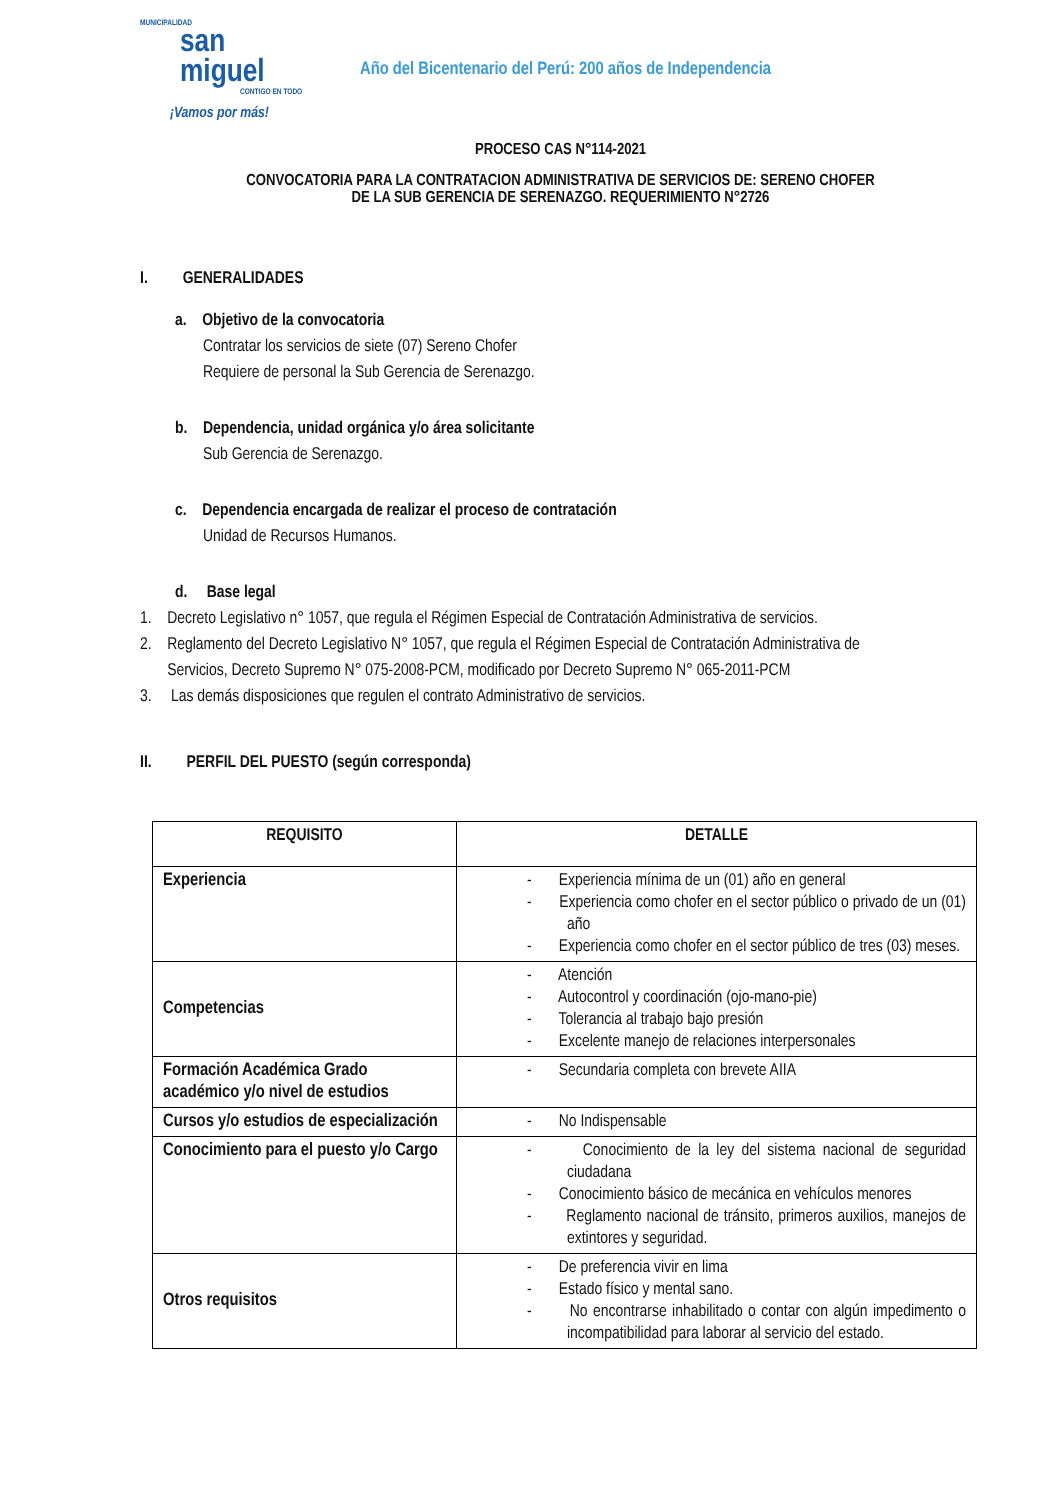MUNICIPALIDAD
san
miguel
CONTIGO EN TODO
¡Vamos por más!
Año del Bicentenario del Perú: 200 años de Independencia
PROCESO CAS N°114-2021
CONVOCATORIA PARA LA CONTRATACION ADMINISTRATIVA DE SERVICIOS DE: SERENO CHOFER
DE LA SUB GERENCIA DE SERENAZGO. REQUERIMIENTO N°2726
I. GENERALIDADES
a. Objetivo de la convocatoria
Contratar los servicios de siete (07) Sereno Chofer
Requiere de personal la Sub Gerencia de Serenazgo.
b. Dependencia, unidad orgánica y/o área solicitante
Sub Gerencia de Serenazgo.
c. Dependencia encargada de realizar el proceso de contratación
Unidad de Recursos Humanos.
d. Base legal
1. Decreto Legislativo n° 1057, que regula el Régimen Especial de Contratación Administrativa de servicios.
2. Reglamento del Decreto Legislativo N° 1057, que regula el Régimen Especial de Contratación Administrativa de
Servicios, Decreto Supremo N° 075-2008-PCM, modificado por Decreto Supremo N° 065-2011-PCM
3. Las demás disposiciones que regulen el contrato Administrativo de servicios.
II. PERFIL DEL PUESTO (según corresponda)
| REQUISITO | DETALLE |
| --- | --- |
| Experiencia | - Experiencia mínima de un (01) año en general - Experiencia como chofer en el sector público o privado de un (01) año - Experiencia como chofer en el sector público de tres (03) meses. |
| Competencias | - Atención - Autocontrol y coordinación (ojo-mano-pie) - Tolerancia al trabajo bajo presión - Excelente manejo de relaciones interpersonales |
| Formación Académica Grado académico y/o nivel de estudios | - Secundaria completa con brevete AIIA |
| Cursos y/o estudios de especialización | - No Indispensable |
| Conocimiento para el puesto y/o Cargo | - Conocimiento de la ley del sistema nacional de seguridad ciudadana - Conocimiento básico de mecánica en vehículos menores - Reglamento nacional de tránsito, primeros auxilios, manejos de extintores y seguridad. |
| Otros requisitos | - De preferencia vivir en lima - Estado físico y mental sano. - No encontrarse inhabilitado o contar con algún impedimento o incompatibilidad para laborar al servicio del estado. |